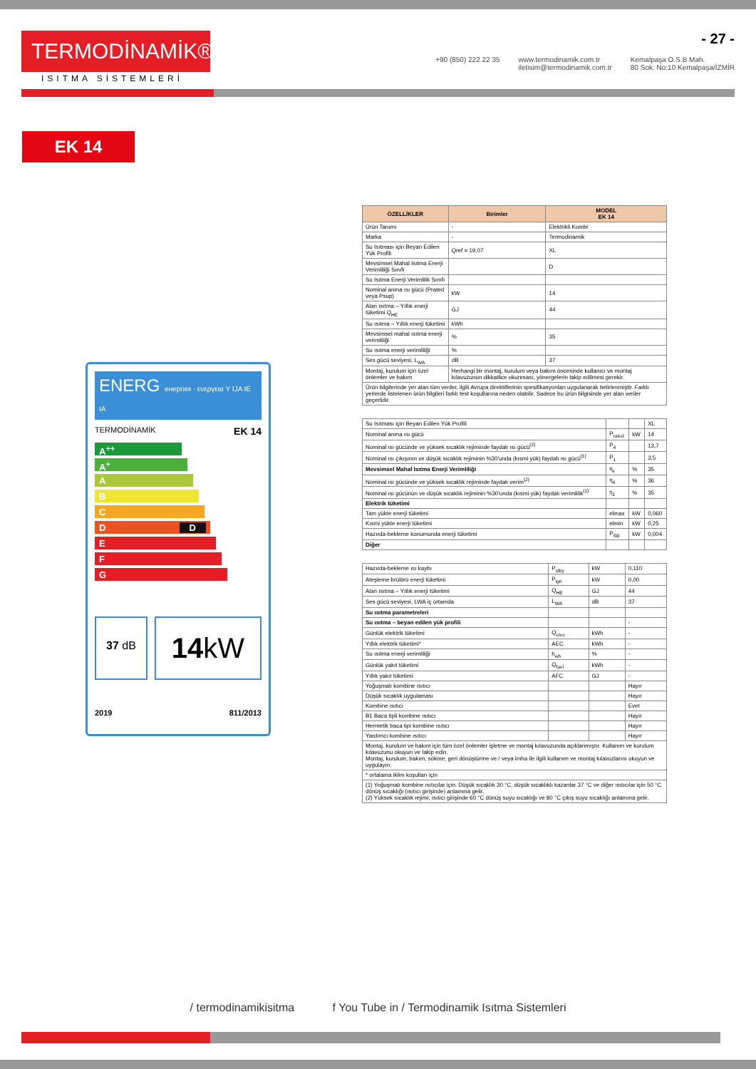TERMODİNAMİK®
ISITMA SİSTEMLERİ
- 27 -
+90 (850) 222 22 35 www.termodinamik.com.tr
iletisim@termodinamik.com.tr Kemalpaşa O.S.B Mah.
80 Sok. No:10 Kemalpaşa/İZMİR
EK 14
ENERG енергия · ενεργεια Y IJA IE IA
TERMODİNAMİK EK 14
A<sup>++</sup>
A<sup>+</sup>
A
B
C
D D
E
F
G
37 dB
14kW
2019 811/2013
| ÖZELLİKLER | Birimler | MODEL EK 14 |
| --- | --- | --- |
| Ürün Tanımı | - | Elektrikli Kombi |
| Marka | - | Termodinamik |
| Su Isıtması için Beyan Edilen Yük Profili | Qref = 19,07 | XL |
| Mevsimsel Mahal Isıtma Enerji Verimliliği Sınıfı | | D |
| Su Isıtma Enerji Verimlilik Sınıfı | | |
| Nominal anma ısı gücü (Prated veya Psup) | kW | 14 |
| Alan ısıtma – Yıllık enerji tüketimi Q<sub>HE</sub> | GJ | 44 |
| Su ısıtma – Yıllık enerji tüketimi | kWh | |
| Mevsimsel mahal ısıtma enerji verimliliği | % | 35 |
| Su ısıtma enerji verimliliği | % | |
| Ses gücü seviyesi, L<sub>WA</sub> | dB | 37 |
| Montaj, kurulum için özel önlemler ve bakım | Herhangi bir montaj, kurulum veya bakım öncesinde kullanıcı ve montaj kılavuzunun dikkatlice okunması, yönergelerin takip edilmesi gerekir. | |
| Ürün bilgilerinde yer alan tüm veriler, ilgili Avrupa direktiflerinin spesifikasyonları uygulanarak belirlenmiştir. Farklı yerlerde listelenen ürün bilgileri farklı test koşullarına neden olabilir. Sadece bu ürün bilgisinde yer alan veriler geçerlidir. | | |
| Su Isıtması için Beyan Edilen Yük Profili | | | XL |
| Nominal anma ısı gücü | P<sub>rated</sub> | kW | 14 |
| Nominal ısı gücünde ve yüksek sıcaklık rejiminde faydalı ısı gücü<sup>(2)</sup> | P<sub>4</sub> | | 13,7 |
| Nominal ısı çıkışının ve düşük sıcaklık rejiminin %30'unda (kısmi yük) faydalı ısı gücü<sup>(1)</sup> | P<sub>1</sub> | | 3,5 |
| Mevsimsel Mahal Isıtma Enerji Verimliliği | η<sub>s</sub> | % | 35 |
| Nominal ısı gücünde ve yüksek sıcaklık rejiminde faydalı verim<sup>(2)</sup> | η<sub>4</sub> | % | 36 |
| Nominal ısı gücünün ve düşük sıcaklık rejiminin %30'unda (kısmi yük) faydalı verimlilik<sup>(1)</sup> | η<sub>1</sub> | % | 35 |
| Elektrik tüketimi | | | |
| Tam yükte enerji tüketimi | elmax | kW | 0,060 |
| Kısmi yükte enerji tüketimi | elmin | kW | 0,25 |
| Hazırda-bekleme konumunda enerji tüketimi | P<sub>SB</sub> | kW | 0,004 |
| Diğer | | | |
| Hazırda-bekleme ısı kaybı | P<sub>stby</sub> | kW | 0,110 |
| Ateşleme brülörü enerji tüketimi | P<sub>ign</sub> | kW | 0,00 |
| Alan ısıtma – Yıllık enerji tüketimi | Q<sub>HE</sub> | GJ | 44 |
| Ses gücü seviyesi, LWA iç ortamda | L<sub>WA</sub> | dB | 37 |
| Su ısıtma parametreleri | | | |
| Su ısıtma – beyan edilen yük profili | | | - |
| Günlük elektrik tüketimi | Q<sub>elec</sub> | kWh | - |
| Yıllık elektrik tüketimi* | AEC | kWh | - |
| Su ısıtma enerji verimliliği | h<sub>wh</sub> | % | - |
| Günlük yakıt tüketimi | Q<sub>fuel</sub> | kWh | - |
| Yıllık yakıt tüketimi | AFC | GJ | - |
| Yoğuşmalı kombine ısıtıcı | | | Hayır |
| Düşük sıcaklık uygulaması | | | Hayır |
| Kombine ısıtıcı | | | Evet |
| B1 Baca tipli kombine ısıtıcı | | | Hayır |
| Hermetik baca tipi kombine ısıtıcı | | | Hayır |
| Yardımcı kombine ısıtıcı | | | Hayır |
| Montaj, kurulum ve bakım için tüm özel önlemler işletme ve montaj kılavuzunda açıklanmıştır. Kullanım ve kurulum kılavuzunu okuyun ve takip edin. Montaj, kurulum, bakım, sökme, geri dönüştürme ve / veya imha ile ilgili kullanım ve montaj kılavuzlarını okuyun ve uygulayın. | | | |
| * ortalama iklim koşulları için | | | |
| (1) Yoğuşmalı kombine ısıtıcılar için: Düşük sıcaklık 30 °C, düşük sıcaklıklı kazanlar 37 °C ve diğer ısıtıcılar için 50 °C dönüş sıcaklığı (ısıtıcı girişinde) anlamına gelir. (2) Yüksek sıcaklık rejimi; ısıtıcı girişinde 60 °C dönüş suyu sıcaklığı ve 80 °C çıkış suyu sıcaklığı anlamına gelir. | | | |
/ termodinamikisitma f You Tube in / Termodinamik Isıtma Sistemleri